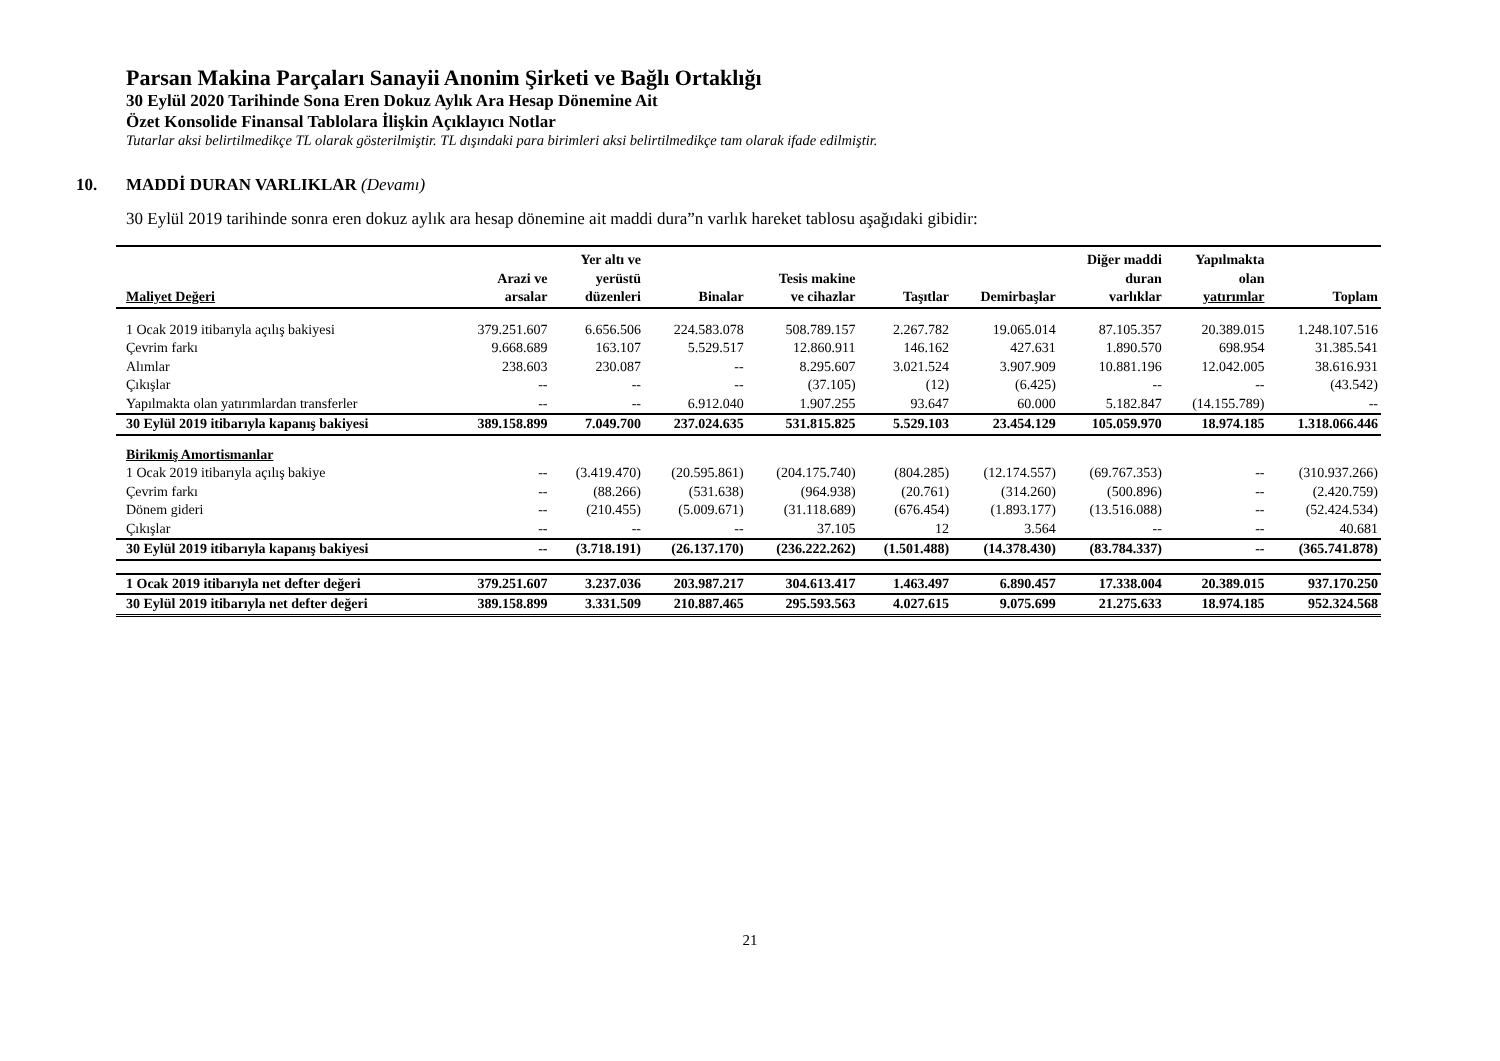Parsan Makina Parçaları Sanayii Anonim Şirketi ve Bağlı Ortaklığı
30 Eylül 2020 Tarihinde Sona Eren Dokuz Aylık Ara Hesap Dönemine Ait
Özet Konsolide Finansal Tablolara İlişkin Açıklayıcı Notlar
Tutarlar aksi belirtilmedikçe TL olarak gösterilmiştir. TL dışındaki para birimleri aksi belirtilmedikçe tam olarak ifade edilmiştir.
10. MADDİ DURAN VARLIKLAR (Devamı)
30 Eylül 2019 tarihinde sonra eren dokuz aylık ara hesap dönemine ait maddi dura”n varlık hareket tablosu aşağıdaki gibidir:
| Maliyet Değeri | Arazi ve arsalar | Yer altı ve yerüstü düzenleri | Binalar | Tesis makine ve cihazlar | Taşıtlar | Demirbaşlar | Diğer maddi duran varlıklar | Yapılmakta olan yatırımlar | Toplam |
| --- | --- | --- | --- | --- | --- | --- | --- | --- | --- |
| 1 Ocak 2019 itibarıyla açılış bakiyesi | 379.251.607 | 6.656.506 | 224.583.078 | 508.789.157 | 2.267.782 | 19.065.014 | 87.105.357 | 20.389.015 | 1.248.107.516 |
| Çevrim farkı | 9.668.689 | 163.107 | 5.529.517 | 12.860.911 | 146.162 | 427.631 | 1.890.570 | 698.954 | 31.385.541 |
| Alımlar | 238.603 | 230.087 | -- | 8.295.607 | 3.021.524 | 3.907.909 | 10.881.196 | 12.042.005 | 38.616.931 |
| Çıkışlar | -- | -- | -- | (37.105) | (12) | (6.425) | -- | -- | (43.542) |
| Yapılmakta olan yatırımlardan transferler | -- | -- | 6.912.040 | 1.907.255 | 93.647 | 60.000 | 5.182.847 | (14.155.789) | -- |
| 30 Eylül 2019 itibarıyla kapanış bakiyesi | 389.158.899 | 7.049.700 | 237.024.635 | 531.815.825 | 5.529.103 | 23.454.129 | 105.059.970 | 18.974.185 | 1.318.066.446 |
| Birikmiş Amortismanlar | | | | | | | | | |
| 1 Ocak 2019 itibarıyla açılış bakiye | -- | (3.419.470) | (20.595.861) | (204.175.740) | (804.285) | (12.174.557) | (69.767.353) | -- | (310.937.266) |
| Çevrim farkı | -- | (88.266) | (531.638) | (964.938) | (20.761) | (314.260) | (500.896) | -- | (2.420.759) |
| Dönem gideri | -- | (210.455) | (5.009.671) | (31.118.689) | (676.454) | (1.893.177) | (13.516.088) | -- | (52.424.534) |
| Çıkışlar | -- | -- | -- | 37.105 | 12 | 3.564 | -- | -- | 40.681 |
| 30 Eylül 2019 itibarıyla kapanış bakiyesi | -- | (3.718.191) | (26.137.170) | (236.222.262) | (1.501.488) | (14.378.430) | (83.784.337) | -- | (365.741.878) |
| 1 Ocak 2019 itibarıyla net defter değeri | 379.251.607 | 3.237.036 | 203.987.217 | 304.613.417 | 1.463.497 | 6.890.457 | 17.338.004 | 20.389.015 | 937.170.250 |
| 30 Eylül 2019 itibarıyla net defter değeri | 389.158.899 | 3.331.509 | 210.887.465 | 295.593.563 | 4.027.615 | 9.075.699 | 21.275.633 | 18.974.185 | 952.324.568 |
21